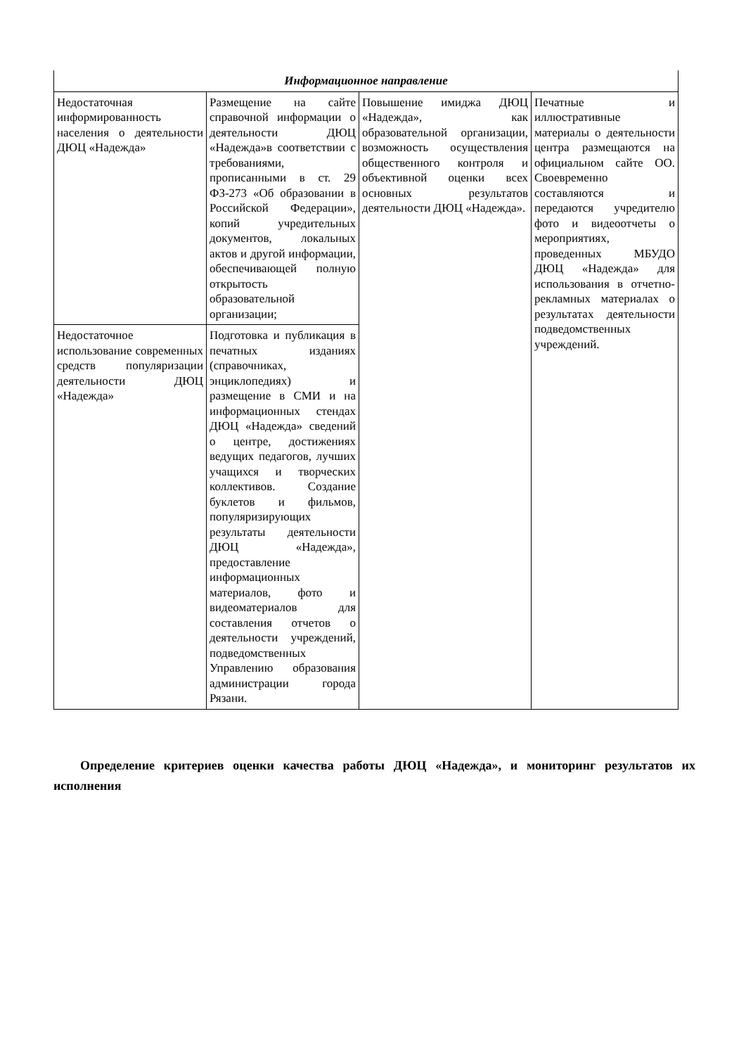| Информационное направление | | | |
| --- | --- | --- | --- |
| Недостаточная информированность населения о деятельности ДЮЦ «Надежда» | Размещение на сайте справочной информации о деятельности ДЮЦ «Надежда»в соответствии с требованиями, прописанными в ст. 29 ФЗ-273 «Об образовании в Российской Федерации», копий учредительных документов, локальных актов и другой информации, обеспечивающей полную открытость образовательной организации; | Повышение имиджа ДЮЦ «Надежда», как образовательной организации, возможность осуществления общественного контроля и объективной оценки всех основных результатов деятельности ДЮЦ «Надежда». | Печатные и иллюстративные материалы о деятельности центра размещаются на официальном сайте ОО. Своевременно составляются и передаются учредителю фото и видеоотчеты о мероприятиях, проведенных МБУДО ДЮЦ «Надежда» для использования в отчетно-рекламных материалах о результатах деятельности подведомственных учреждений. |
| Недостаточное использование современных средств популяризации деятельности ДЮЦ «Надежда» | Подготовка и публикация в печатных изданиях (справочниках, энциклопедиях) и размещение в СМИ и на информационных стендах ДЮЦ «Надежда» сведений о центре, достижениях ведущих педагогов, лучших учащихся и творческих коллективов. Создание буклетов и фильмов, популяризирующих результаты деятельности ДЮЦ «Надежда», предоставление информационных материалов, фото и видеоматериалов для составления отчетов о деятельности учреждений, подведомственных Управлению образования администрации города Рязани. | | |
Определение критериев оценки качества работы ДЮЦ «Надежда», и мониторинг результатов их исполнения